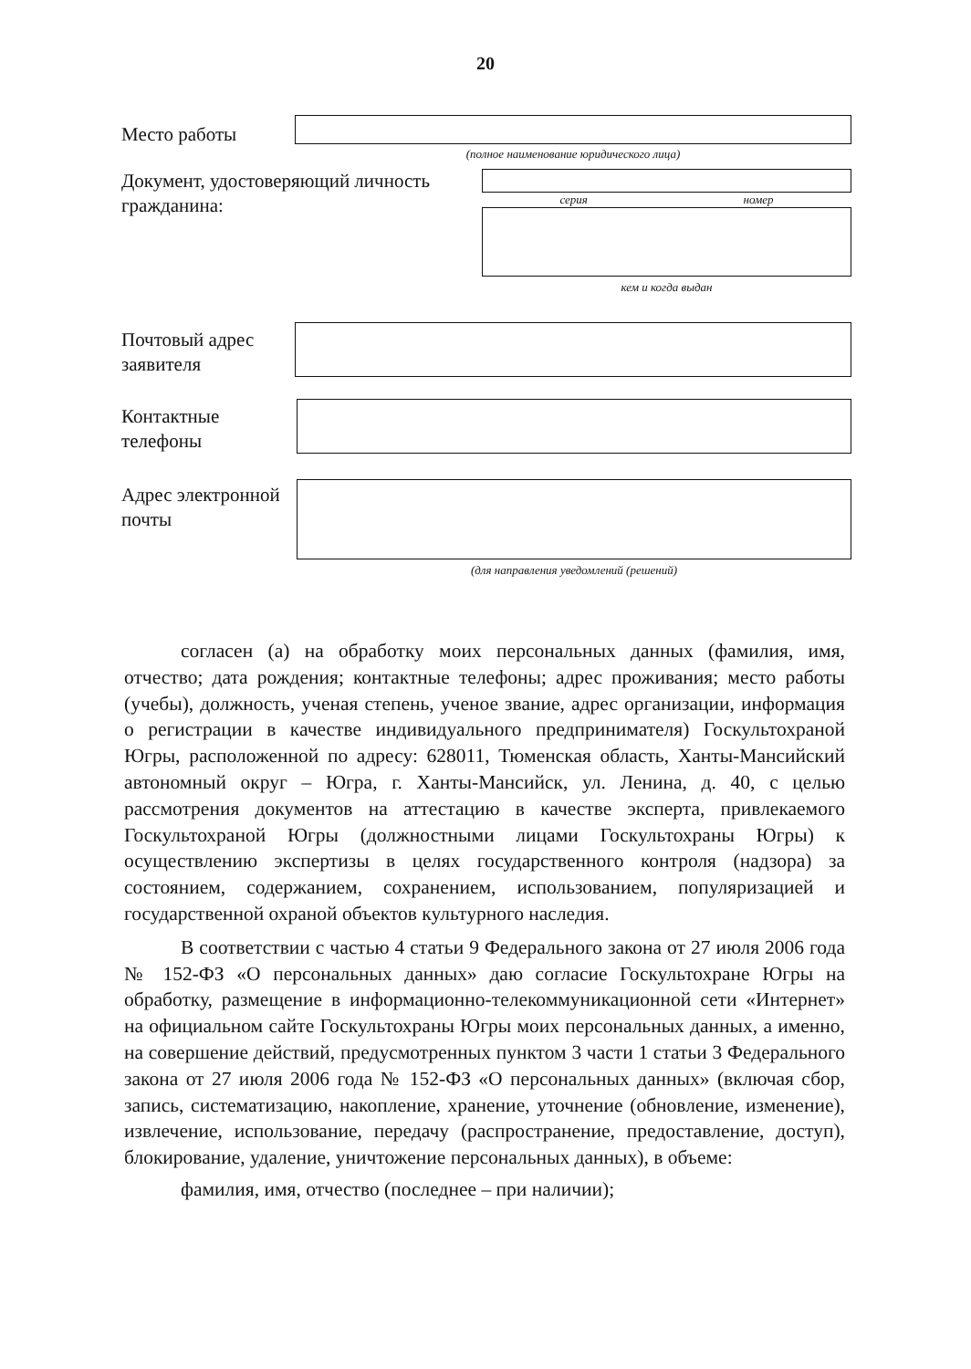20
Место работы
(полное наименование юридического лица)
Документ, удостоверяющий личность гражданина:
серия номер
кем и когда выдан
Почтовый адрес заявителя
Контактные телефоны
Адрес электронной почты
(для направления уведомлений (решений)
согласен (а) на обработку моих персональных данных (фамилия, имя, отчество; дата рождения; контактные телефоны; адрес проживания; место работы (учебы), должность, ученая степень, ученое звание, адрес организации, информация о регистрации в качестве индивидуального предпринимателя) Госкультохраной Югры, расположенной по адресу: 628011, Тюменская область, Ханты-Мансийский автономный округ – Югра, г. Ханты-Мансийск, ул. Ленина, д. 40, с целью рассмотрения документов на аттестацию в качестве эксперта, привлекаемого Госкультохраной Югры (должностными лицами Госкультохраны Югры) к осуществлению экспертизы в целях государственного контроля (надзора) за состоянием, содержанием, сохранением, использованием, популяризацией и государственной охраной объектов культурного наследия.
В соответствии с частью 4 статьи 9 Федерального закона от 27 июля 2006 года № 152-ФЗ «О персональных данных» даю согласие Госкультохране Югры на обработку, размещение в информационно-телекоммуникационной сети «Интернет» на официальном сайте Госкультохраны Югры моих персональных данных, а именно, на совершение действий, предусмотренных пунктом 3 части 1 статьи 3 Федерального закона от 27 июля 2006 года № 152-ФЗ «О персональных данных» (включая сбор, запись, систематизацию, накопление, хранение, уточнение (обновление, изменение), извлечение, использование, передачу (распространение, предоставление, доступ), блокирование, удаление, уничтожение персональных данных), в объеме:
фамилия, имя, отчество (последнее – при наличии);